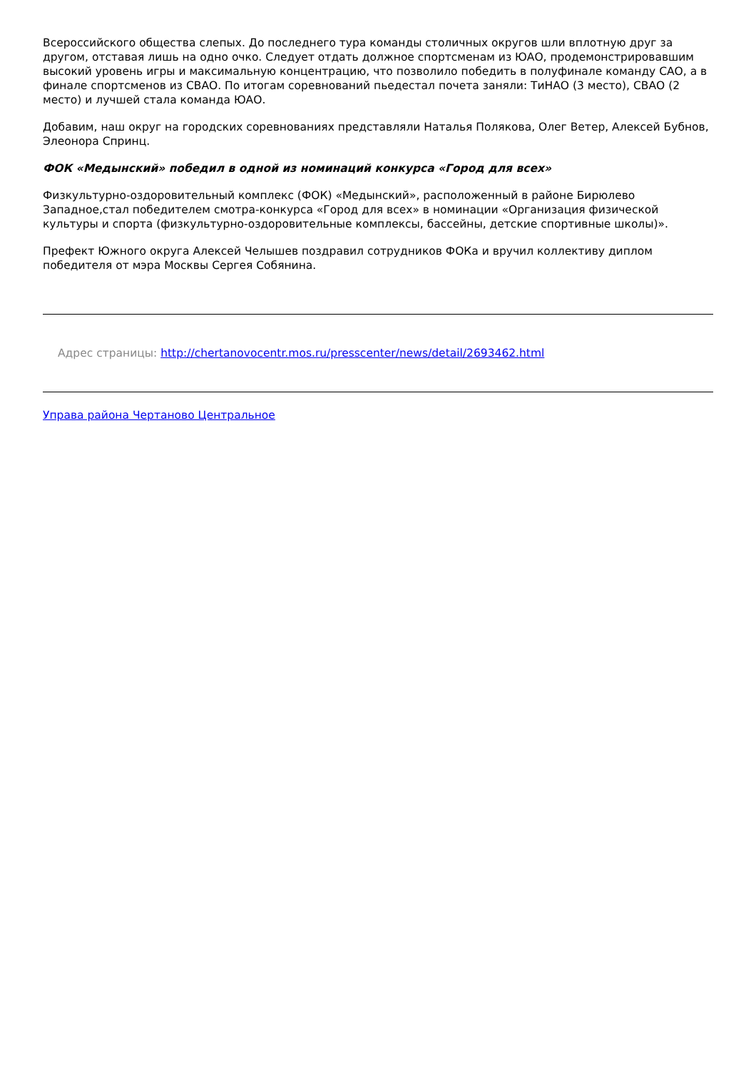Всероссийского общества слепых. До последнего тура команды столичных округов шли вплотную друг за другом, отставая лишь на одно очко. Следует отдать должное спортсменам из ЮАО, продемонстрировавшим высокий уровень игры и максимальную концентрацию, что позволило победить в полуфинале команду САО, а в финале спортсменов из СВАО. По итогам соревнований пьедестал почета заняли: ТиНАО (3 место), СВАО (2 место) и лучшей стала команда ЮАО.
Добавим, наш округ на городских соревнованиях представляли Наталья Полякова, Олег Ветер, Алексей Бубнов, Элеонора Спринц.
ФОК «Медынский» победил в одной из номинаций конкурса «Город для всех»
Физкультурно-оздоровительный комплекс (ФОК) «Медынский», расположенный в районе Бирюлево Западное,стал победителем смотра-конкурса «Город для всех» в номинации «Организация физической культуры и спорта (физкультурно-оздоровительные комплексы, бассейны, детские спортивные школы)».
Префект Южного округа Алексей Челышев поздравил сотрудников ФОКа и вручил коллективу диплом победителя от мэра Москвы Сергея Собянина.
Адрес страницы: http://chertanovocentr.mos.ru/presscenter/news/detail/2693462.html
Управа района Чертаново Центральное